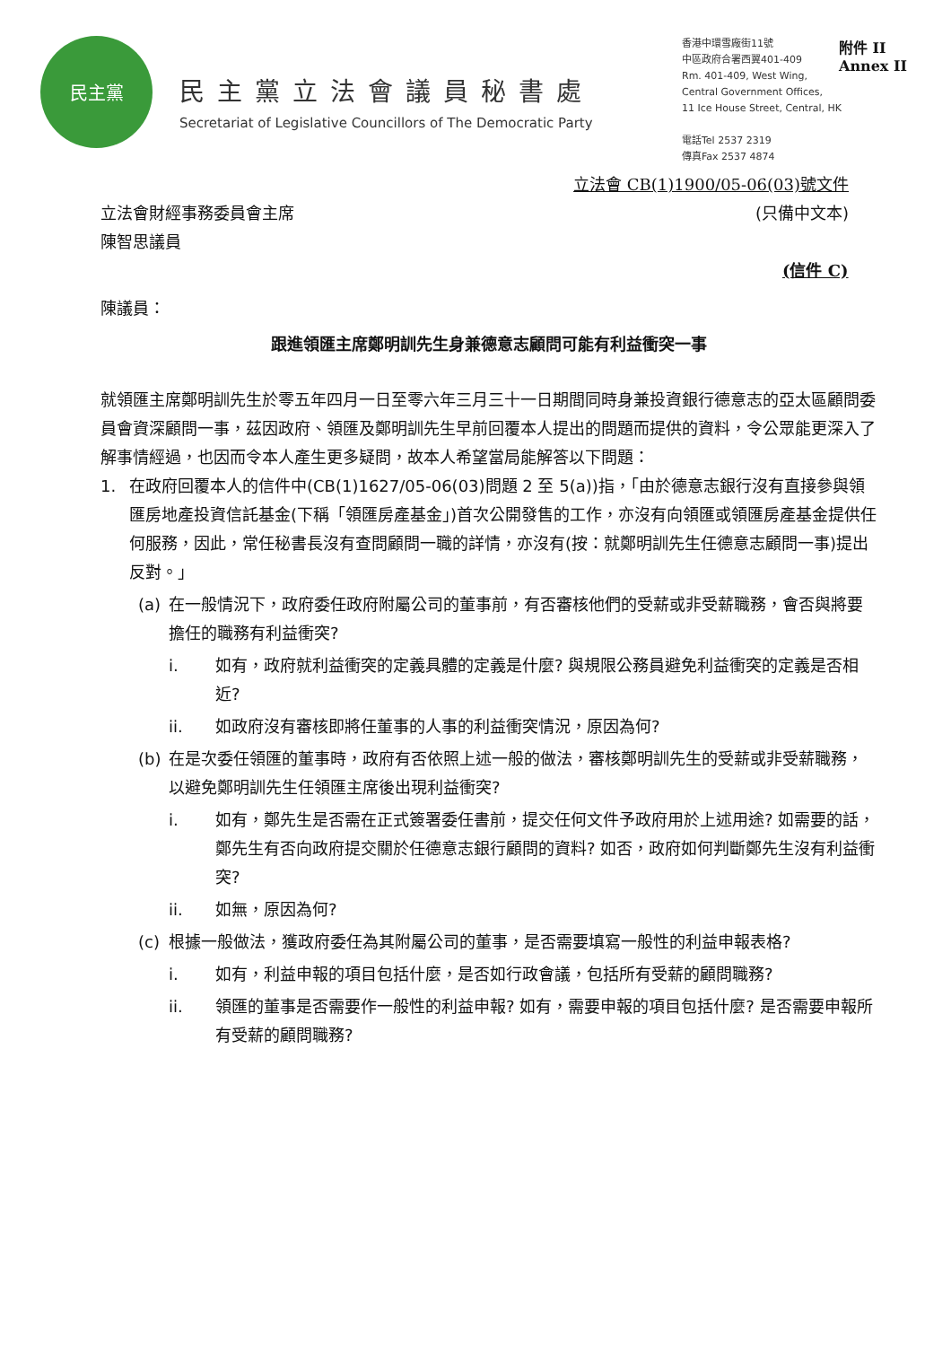民主黨
民主黨立法會議員秘書處
Secretariat of Legislative Councillors of The Democratic Party
香港中環雪廠街11號
中區政府合署西翼401-409
Rm. 401-409, West Wing,
Central Government Offices,
11 Ice House Street, Central, HK
電話Tel 2537 2319
傳真Fax 2537 4874
附件 II
Annex II
立法會 CB(1)1900/05-06(03)號文件
立法會財經事務委員會主席
陳智思議員
(只備中文本)
(信件 C)
陳議員：
跟進領匯主席鄭明訓先生身兼德意志顧問可能有利益衝突一事
就領匯主席鄭明訓先生於零五年四月一日至零六年三月三十一日期間同時身兼投資銀行德意志的亞太區顧問委員會資深顧問一事，茲因政府、領匯及鄭明訓先生早前回覆本人提出的問題而提供的資料，令公眾能更深入了解事情經過，也因而令本人產生更多疑問，故本人希望當局能解答以下問題：
1. 在政府回覆本人的信件中(CB(1)1627/05-06(03)問題 2 至 5(a))指，「由於德意志銀行沒有直接參與領匯房地產投資信託基金(下稱「領匯房產基金」)首次公開發售的工作，亦沒有向領匯或領匯房產基金提供任何服務，因此，常任秘書長沒有查問顧問一職的詳情，亦沒有(按：就鄭明訓先生任德意志顧問一事)提出反對。」
(a) 在一般情況下，政府委任政府附屬公司的董事前，有否審核他們的受薪或非受薪職務，會否與將要擔任的職務有利益衝突?
i. 如有，政府就利益衝突的定義具體的定義是什麼? 與規限公務員避免利益衝突的定義是否相近?
ii. 如政府沒有審核即將任董事的人事的利益衝突情況，原因為何?
(b) 在是次委任領匯的董事時，政府有否依照上述一般的做法，審核鄭明訓先生的受薪或非受薪職務，以避免鄭明訓先生任領匯主席後出現利益衝突?
i. 如有，鄭先生是否需在正式簽署委任書前，提交任何文件予政府用於上述用途? 如需要的話，鄭先生有否向政府提交關於任德意志銀行顧問的資料? 如否，政府如何判斷鄭先生沒有利益衝突?
ii. 如無，原因為何?
(c) 根據一般做法，獲政府委任為其附屬公司的董事，是否需要填寫一般性的利益申報表格?
i. 如有，利益申報的項目包括什麼，是否如行政會議，包括所有受薪的顧問職務?
ii. 領匯的董事是否需要作一般性的利益申報? 如有，需要申報的項目包括什麼? 是否需要申報所有受薪的顧問職務?